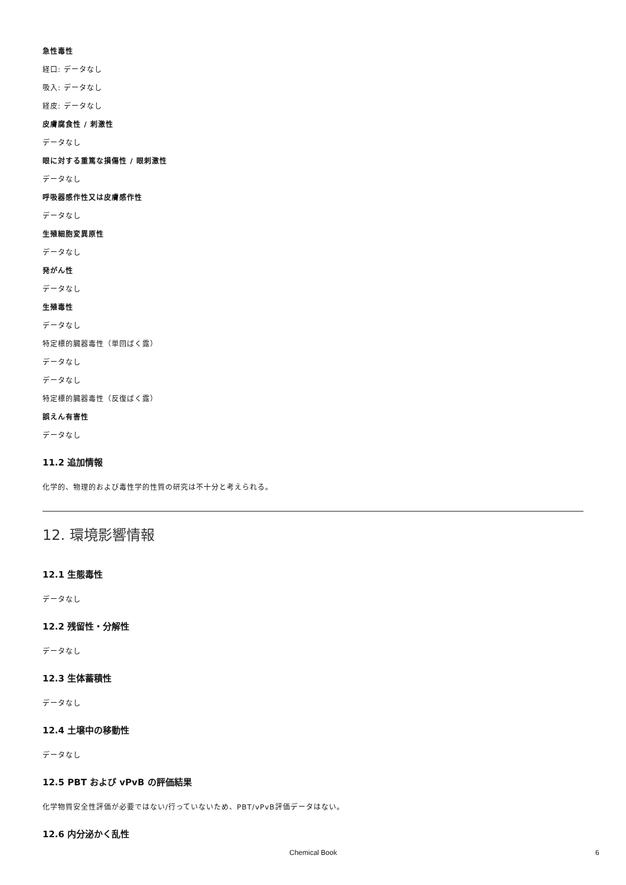急性毒性
経口: データなし
吸入: データなし
経皮: データなし
皮膚腐食性 / 刺激性
データなし
眼に対する重篤な損傷性 / 眼刺激性
データなし
呼吸器感作性又は皮膚感作性
データなし
生殖細胞変異原性
データなし
発がん性
データなし
生殖毒性
データなし
特定標的臓器毒性（単回ばく露）
データなし
データなし
特定標的臓器毒性（反復ばく露）
誤えん有害性
データなし
11.2 追加情報
化学的、物理的および毒性学的性質の研究は不十分と考えられる。
12. 環境影響情報
12.1 生態毒性
データなし
12.2 残留性・分解性
データなし
12.3 生体蓄積性
データなし
12.4 土壌中の移動性
データなし
12.5 PBT および vPvB の評価結果
化学物質安全性評価が必要ではない/行っていないため、PBT/vPvB評価データはない。
12.6 内分泌かく乱性
Chemical Book 6